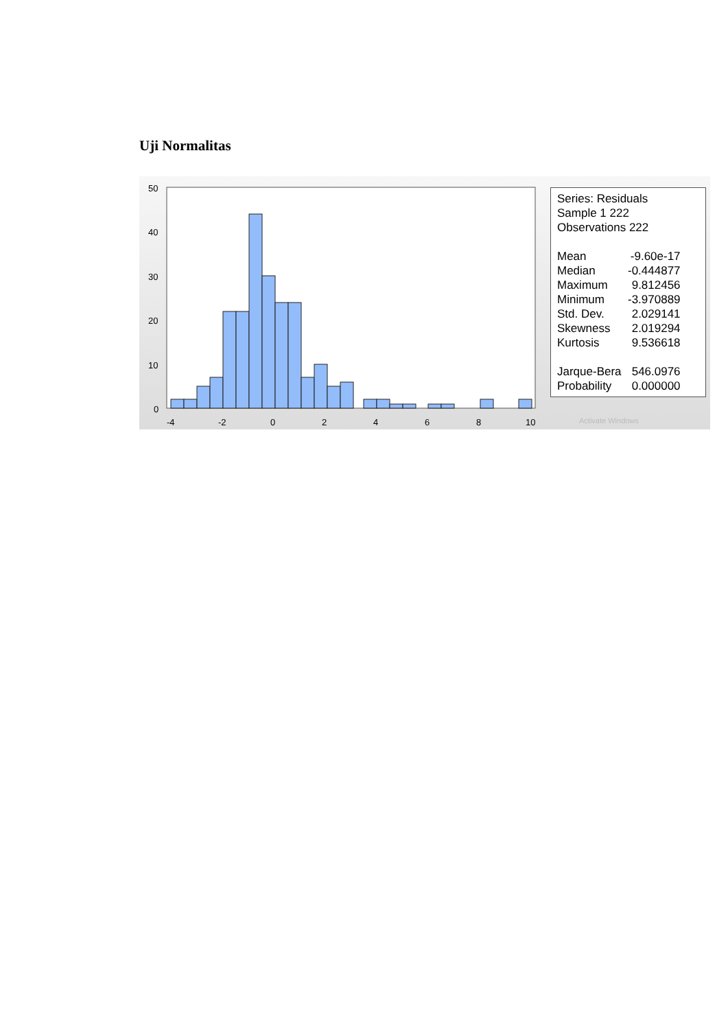Uji Normalitas
50
40
30
20
10
0
-4
-2
0
2
4
6
8
10
Series: Residuals
Sample 1 222
Observations 222
| Mean | -9.60e-17 |
| Median | -0.444877 |
| Maximum | 9.812456 |
| Minimum | -3.970889 |
| Std. Dev. | 2.029141 |
| Skewness | 2.019294 |
| Kurtosis | 9.536618 |
| Jarque-Bera | 546.0976 |
| Probability | 0.000000 |
Activate Windows